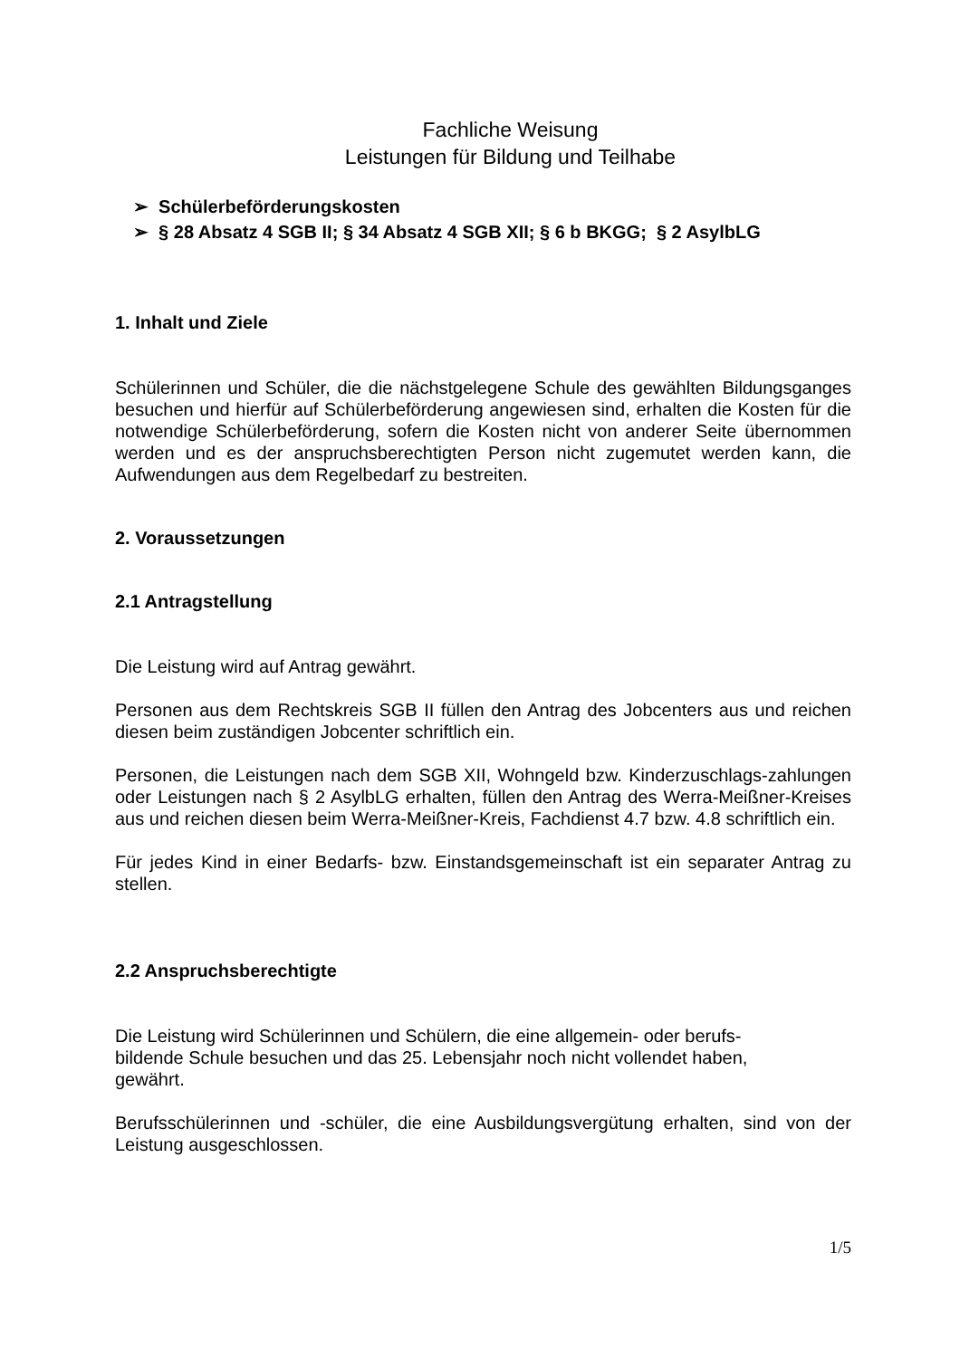Fachliche Weisung
Leistungen für Bildung und Teilhabe
➢ Schülerbeförderungskosten
➢ § 28 Absatz 4 SGB II; § 34 Absatz 4 SGB XII; § 6 b BKGG; § 2 AsylbLG
1. Inhalt und Ziele
Schülerinnen und Schüler, die die nächstgelegene Schule des gewählten Bildungsganges besuchen und hierfür auf Schülerbeförderung angewiesen sind, erhalten die Kosten für die notwendige Schülerbeförderung, sofern die Kosten nicht von anderer Seite übernommen werden und es der anspruchsberechtigten Person nicht zugemutet werden kann, die Aufwendungen aus dem Regelbedarf zu bestreiten.
2. Voraussetzungen
2.1 Antragstellung
Die Leistung wird auf Antrag gewährt.
Personen aus dem Rechtskreis SGB II füllen den Antrag des Jobcenters aus und reichen diesen beim zuständigen Jobcenter schriftlich ein.
Personen, die Leistungen nach dem SGB XII, Wohngeld bzw. Kinderzuschlags-zahlungen oder Leistungen nach § 2 AsylbLG erhalten, füllen den Antrag des Werra-Meißner-Kreises aus und reichen diesen beim Werra-Meißner-Kreis, Fachdienst 4.7 bzw. 4.8 schriftlich ein.
Für jedes Kind in einer Bedarfs- bzw. Einstandsgemeinschaft ist ein separater Antrag zu stellen.
2.2 Anspruchsberechtigte
Die Leistung wird Schülerinnen und Schülern, die eine allgemein- oder berufs-
bildende Schule besuchen und das 25. Lebensjahr noch nicht vollendet haben,
gewährt.
Berufsschülerinnen und -schüler, die eine Ausbildungsvergütung erhalten, sind von der Leistung ausgeschlossen.
1/5